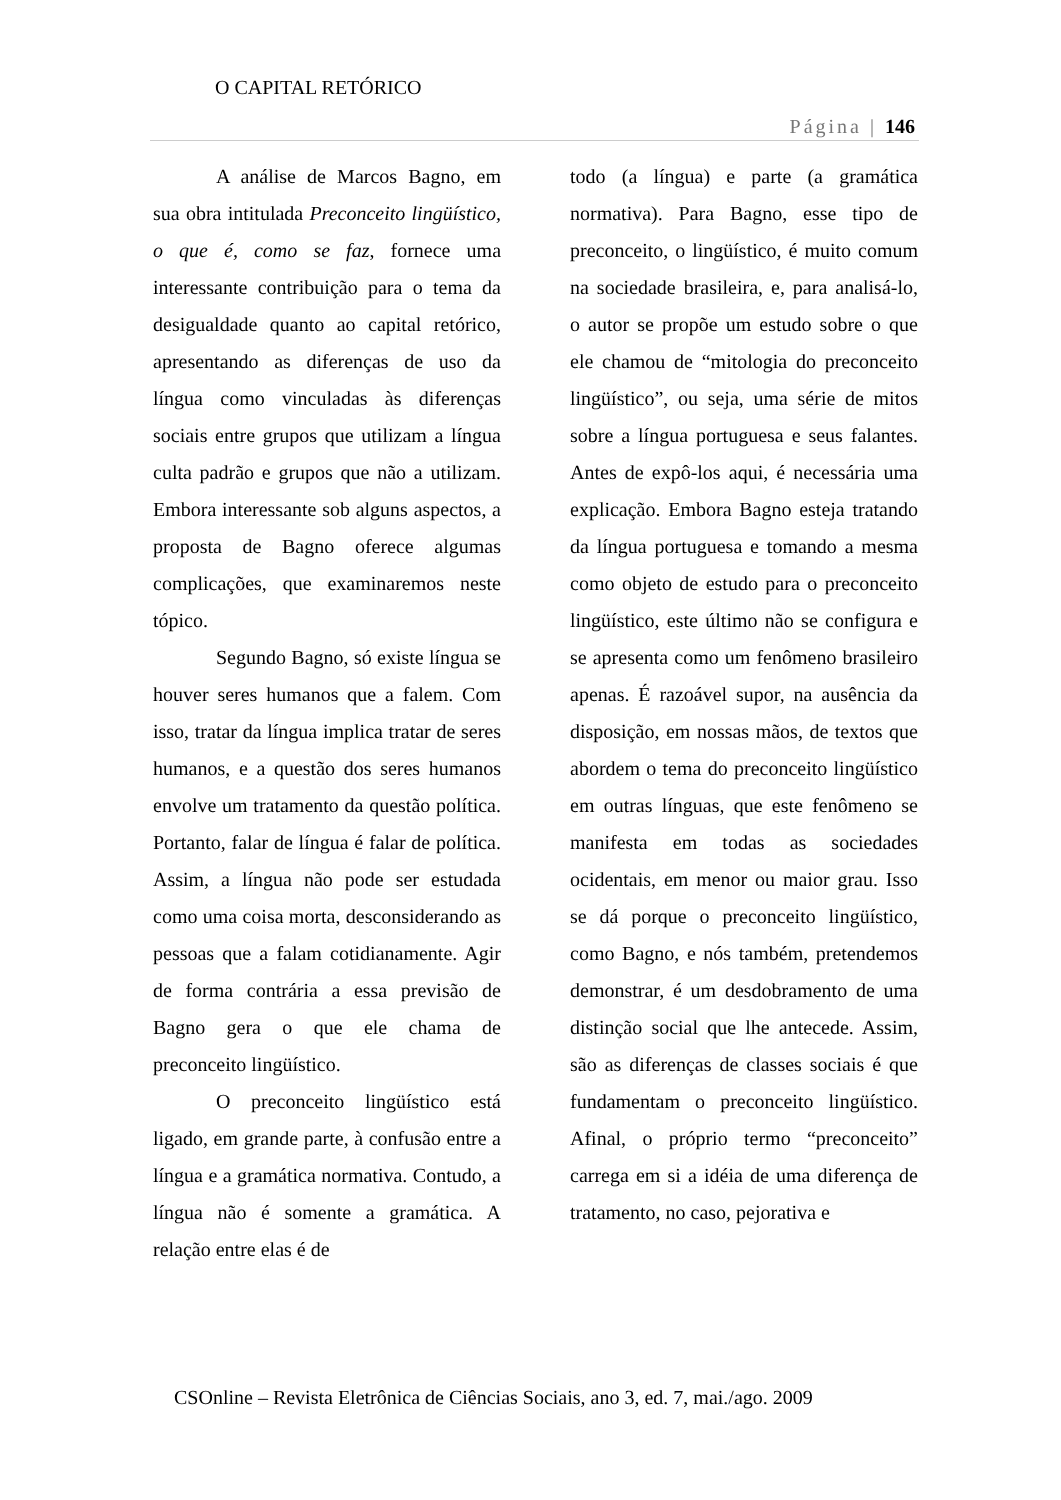O CAPITAL RETÓRICO
Página | 146
A análise de Marcos Bagno, em sua obra intitulada Preconceito lingüístico, o que é, como se faz, fornece uma interessante contribuição para o tema da desigualdade quanto ao capital retórico, apresentando as diferenças de uso da língua como vinculadas às diferenças sociais entre grupos que utilizam a língua culta padrão e grupos que não a utilizam. Embora interessante sob alguns aspectos, a proposta de Bagno oferece algumas complicações, que examinaremos neste tópico.
Segundo Bagno, só existe língua se houver seres humanos que a falem. Com isso, tratar da língua implica tratar de seres humanos, e a questão dos seres humanos envolve um tratamento da questão política. Portanto, falar de língua é falar de política. Assim, a língua não pode ser estudada como uma coisa morta, desconsiderando as pessoas que a falam cotidianamente. Agir de forma contrária a essa previsão de Bagno gera o que ele chama de preconceito lingüístico.
O preconceito lingüístico está ligado, em grande parte, à confusão entre a língua e a gramática normativa. Contudo, a língua não é somente a gramática. A relação entre elas é de
todo (a língua) e parte (a gramática normativa). Para Bagno, esse tipo de preconceito, o lingüístico, é muito comum na sociedade brasileira, e, para analisá-lo, o autor se propõe um estudo sobre o que ele chamou de “mitologia do preconceito lingüístico”, ou seja, uma série de mitos sobre a língua portuguesa e seus falantes. Antes de expô-los aqui, é necessária uma explicação. Embora Bagno esteja tratando da língua portuguesa e tomando a mesma como objeto de estudo para o preconceito lingüístico, este último não se configura e se apresenta como um fenômeno brasileiro apenas. É razoável supor, na ausência da disposição, em nossas mãos, de textos que abordem o tema do preconceito lingüístico em outras línguas, que este fenômeno se manifesta em todas as sociedades ocidentais, em menor ou maior grau. Isso se dá porque o preconceito lingüístico, como Bagno, e nós também, pretendemos demonstrar, é um desdobramento de uma distinção social que lhe antecede. Assim, são as diferenças de classes sociais é que fundamentam o preconceito lingüístico. Afinal, o próprio termo “preconceito” carrega em si a idéia de uma diferença de tratamento, no caso, pejorativa e
CSOnline – Revista Eletrônica de Ciências Sociais, ano 3, ed. 7, mai./ago. 2009